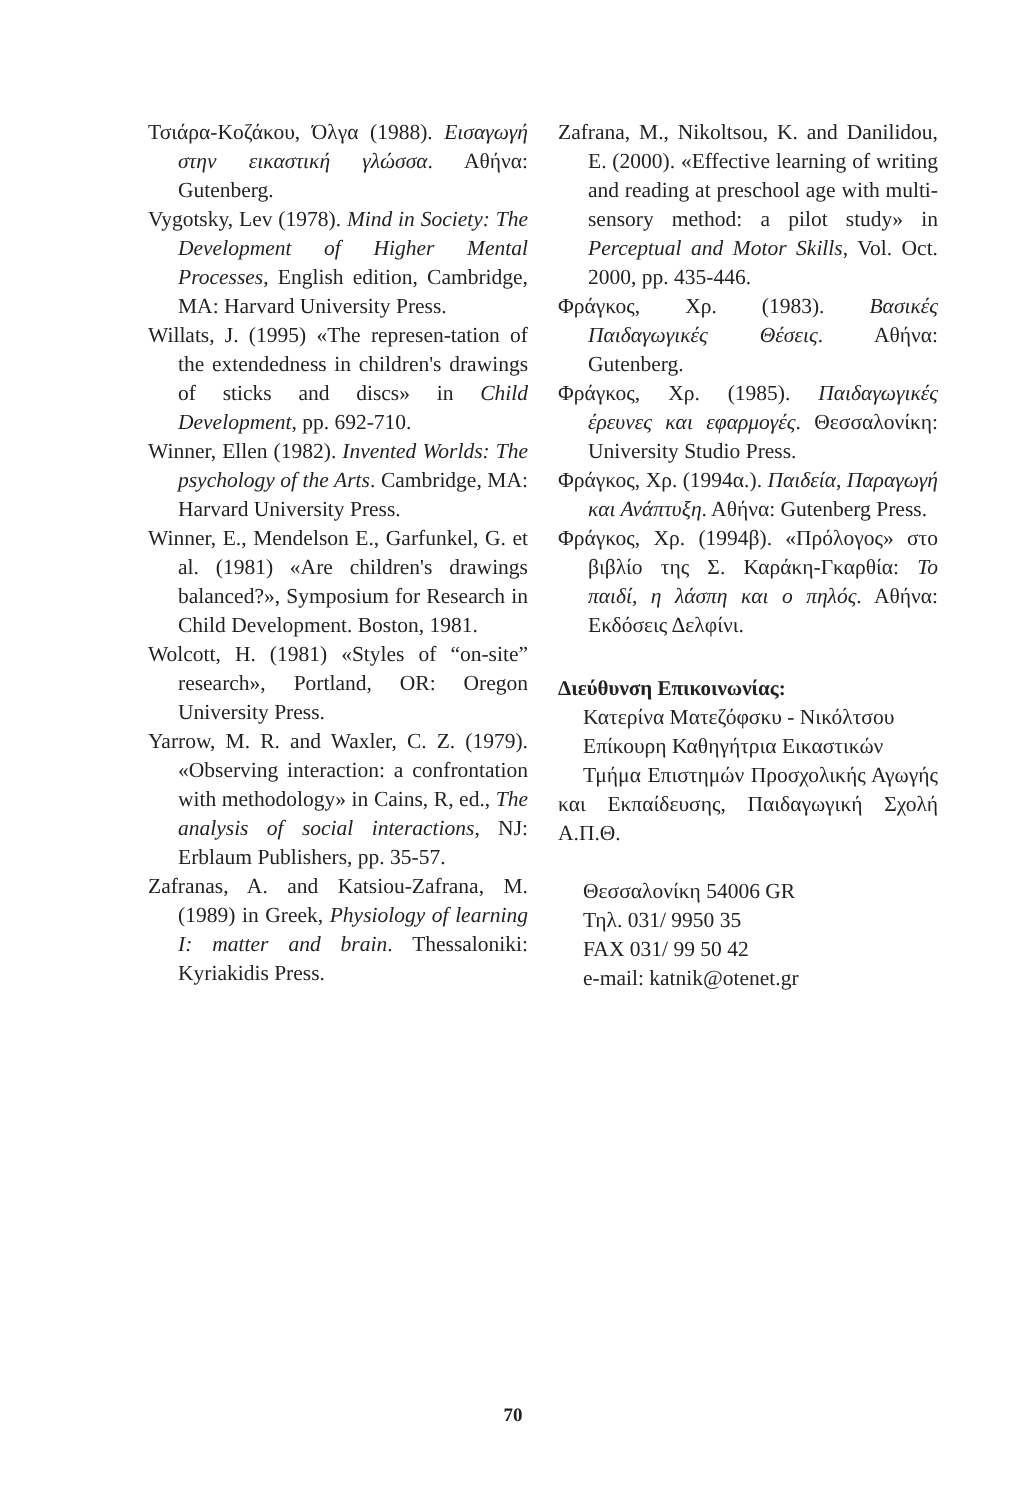Τσιάρα-Κοζάκου, Όλγα (1988). Εισαγωγή στην εικαστική γλώσσα. Αθήνα: Gutenberg.
Vygotsky, Lev (1978). Mind in Society: The Development of Higher Mental Processes, English edition, Cambridge, MA: Harvard University Press.
Willats, J. (1995) «The represen-tation of the extendedness in children's drawings of sticks and discs» in Child Development, pp. 692-710.
Winner, Ellen (1982). Invented Worlds: The psychology of the Arts. Cambridge, MA: Harvard University Press.
Winner, E., Mendelson E., Garfunkel, G. et al. (1981) «Are children's drawings balanced?», Symposium for Research in Child Development. Boston, 1981.
Wolcott, H. (1981) «Styles of “on-site” research», Portland, OR: Oregon University Press.
Yarrow, M. R. and Waxler, C. Z. (1979). «Observing interaction: a confrontation with methodology» in Cains, R, ed., The analysis of social interactions, NJ: Erblaum Publishers, pp. 35-57.
Zafranas, A. and Katsiou-Zafrana, M. (1989) in Greek, Physiology of learning I: matter and brain. Thessaloniki: Kyriakidis Press.
Zafrana, M., Nikoltsou, K. and Danilidou, E. (2000). «Effective learning of writing and reading at preschool age with multi-sensory method: a pilot study» in Perceptual and Motor Skills, Vol. Oct. 2000, pp. 435-446.
Φράγκος, Χρ. (1983). Βασικές Παιδαγωγικές Θέσεις. Αθήνα: Gutenberg.
Φράγκος, Χρ. (1985). Παιδαγωγικές έρευνες και εφαρμογές. Θεσσαλονίκη: University Studio Press.
Φράγκος, Χρ. (1994α.). Παιδεία, Παραγωγή και Ανάπτυξη. Αθήνα: Gutenberg Press.
Φράγκος, Χρ. (1994β). «Πρόλογος» στο βιβλίο της Σ. Καράκη-Γκαρθία: Το παιδί, η λάσπη και ο πηλός. Αθήνα: Εκδόσεις Δελφίνι.
Διεύθυνση Επικοινωνίας:
Κατερίνα Ματεζόφσκυ - Νικόλτσου
Επίκουρη Καθηγήτρια Εικαστικών
Τμήμα Επιστημών Προσχολικής Αγωγής και Εκπαίδευσης, Παιδαγωγική Σχολή Α.Π.Θ.
Θεσσαλονίκη 54006 GR
Τηλ. 031/ 9950 35
FAX 031/ 99 50 42
e-mail: katnik@otenet.gr
70